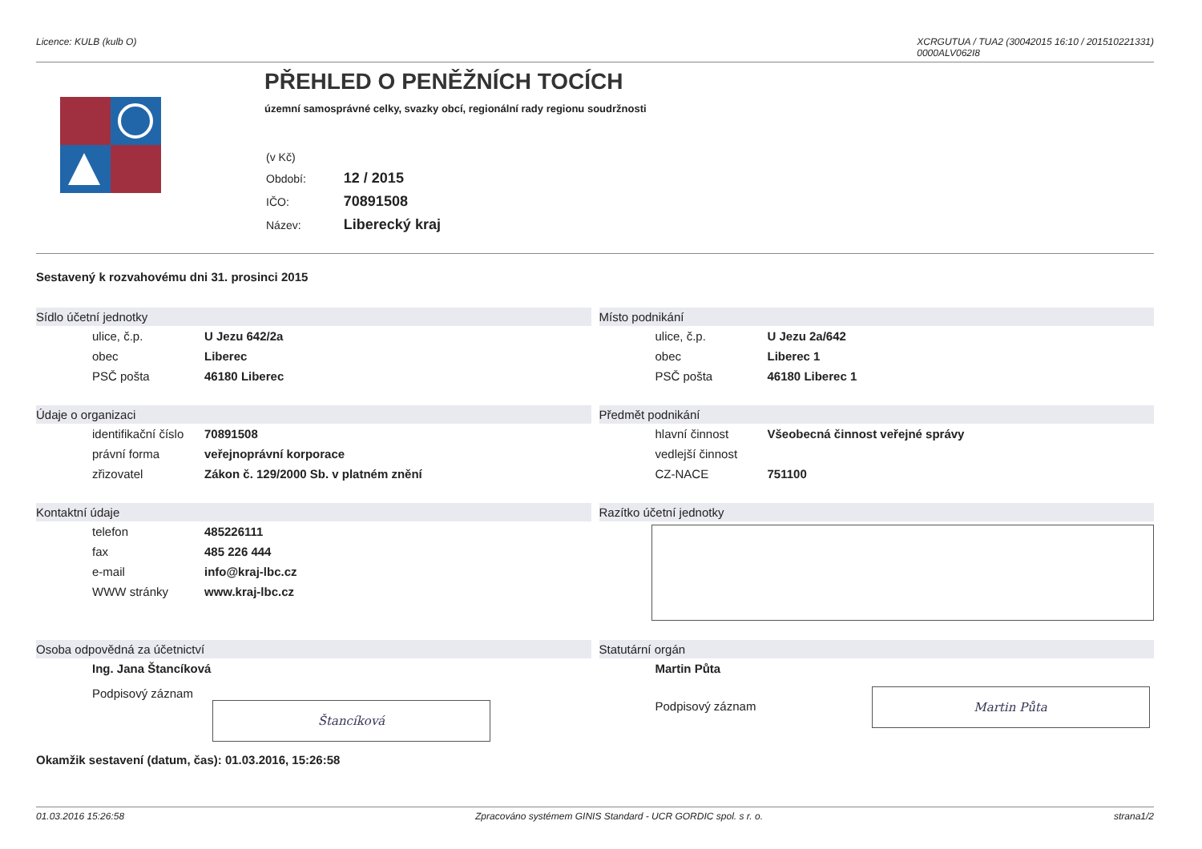Licence: KULB (kulb O) XCRGUTUA / TUA2 (30042015 16:10 / 201510221331)
0000ALV062I8
PŘEHLED O PENĚŽNÍCH TOCÍCH
územní samosprávné celky, svazky obcí, regionální rady regionu soudržnosti
| (v Kč) | |
| Období: | 12 / 2015 |
| IČO: | 70891508 |
| Název: | Liberecký kraj |
Sestavený k rozvahovému dni 31. prosinci 2015
Sídlo účetní jednotky
| ulice, č.p. | U Jezu 642/2a |
| obec | Liberec |
| PSČ pošta | 46180 Liberec |
Místo podnikání
| ulice, č.p. | U Jezu 2a/642 |
| obec | Liberec 1 |
| PSČ pošta | 46180 Liberec 1 |
Údaje o organizaci
| identifikační číslo | 70891508 |
| právní forma | veřejnoprávní korporace |
| zřizovatel | Zákon č. 129/2000 Sb. v platném znění |
Předmět podnikání
| hlavní činnost | Všeobecná činnost veřejné správy |
| vedlejší činnost | |
| CZ-NACE | 751100 |
Kontaktní údaje
| telefon | 485226111 |
| fax | 485 226 444 |
| e-mail | info@kraj-lbc.cz |
| WWW stránky | www.kraj-lbc.cz |
Razítko účetní jednotky
Osoba odpovědná za účetnictví
| Ing. Jana Štancíková |
Podpisový záznam Štancíková
Statutární orgán
| Martin Půta |
Podpisový záznam Martin Půta
Okamžik sestavení (datum, čas): 01.03.2016, 15:26:58
01.03.2016 15:26:58 Zpracováno systémem GINIS Standard - UCR GORDIC spol. s r. o. strana1/2